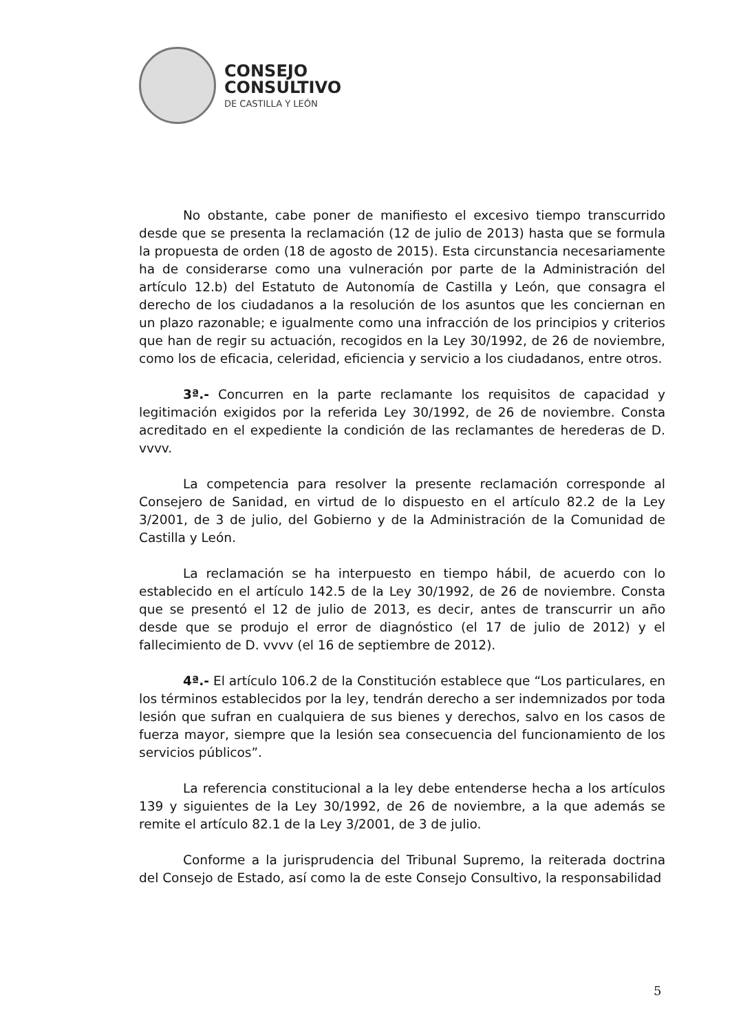CONSEJO
CONSULTIVO
DE CASTILLA Y LEÓN
No obstante, cabe poner de manifiesto el excesivo tiempo transcurrido desde que se presenta la reclamación (12 de julio de 2013) hasta que se formula la propuesta de orden (18 de agosto de 2015). Esta circunstancia necesariamente ha de considerarse como una vulneración por parte de la Administración del artículo 12.b) del Estatuto de Autonomía de Castilla y León, que consagra el derecho de los ciudadanos a la resolución de los asuntos que les conciernan en un plazo razonable; e igualmente como una infracción de los principios y criterios que han de regir su actuación, recogidos en la Ley 30/1992, de 26 de noviembre, como los de eficacia, celeridad, eficiencia y servicio a los ciudadanos, entre otros.
3ª.- Concurren en la parte reclamante los requisitos de capacidad y legitimación exigidos por la referida Ley 30/1992, de 26 de noviembre. Consta acreditado en el expediente la condición de las reclamantes de herederas de D. vvvv.
La competencia para resolver la presente reclamación corresponde al Consejero de Sanidad, en virtud de lo dispuesto en el artículo 82.2 de la Ley 3/2001, de 3 de julio, del Gobierno y de la Administración de la Comunidad de Castilla y León.
La reclamación se ha interpuesto en tiempo hábil, de acuerdo con lo establecido en el artículo 142.5 de la Ley 30/1992, de 26 de noviembre. Consta que se presentó el 12 de julio de 2013, es decir, antes de transcurrir un año desde que se produjo el error de diagnóstico (el 17 de julio de 2012) y el fallecimiento de D. vvvv (el 16 de septiembre de 2012).
4ª.- El artículo 106.2 de la Constitución establece que “Los particulares, en los términos establecidos por la ley, tendrán derecho a ser indemnizados por toda lesión que sufran en cualquiera de sus bienes y derechos, salvo en los casos de fuerza mayor, siempre que la lesión sea consecuencia del funcionamiento de los servicios públicos”.
La referencia constitucional a la ley debe entenderse hecha a los artículos 139 y siguientes de la Ley 30/1992, de 26 de noviembre, a la que además se remite el artículo 82.1 de la Ley 3/2001, de 3 de julio.
Conforme a la jurisprudencia del Tribunal Supremo, la reiterada doctrina del Consejo de Estado, así como la de este Consejo Consultivo, la responsabilidad
5